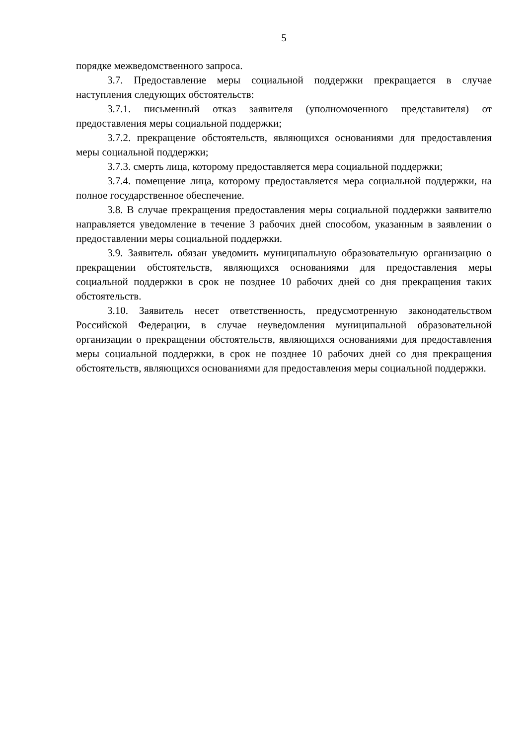5
порядке межведомственного запроса.
3.7. Предоставление меры социальной поддержки прекращается в случае наступления следующих обстоятельств:
3.7.1. письменный отказ заявителя (уполномоченного представителя) от предоставления меры социальной поддержки;
3.7.2. прекращение обстоятельств, являющихся основаниями для предоставления меры социальной поддержки;
3.7.3. смерть лица, которому предоставляется мера социальной поддержки;
3.7.4. помещение лица, которому предоставляется мера социальной поддержки, на полное государственное обеспечение.
3.8. В случае прекращения предоставления меры социальной поддержки заявителю направляется уведомление в течение 3 рабочих дней способом, указанным в заявлении о предоставлении меры социальной поддержки.
3.9. Заявитель обязан уведомить муниципальную образовательную организацию о прекращении обстоятельств, являющихся основаниями для предоставления меры социальной поддержки в срок не позднее 10 рабочих дней со дня прекращения таких обстоятельств.
3.10. Заявитель несет ответственность, предусмотренную законодательством Российской Федерации, в случае неуведомления муниципальной образовательной организации о прекращении обстоятельств, являющихся основаниями для предоставления меры социальной поддержки, в срок не позднее 10 рабочих дней со дня прекращения обстоятельств, являющихся основаниями для предоставления меры социальной поддержки.